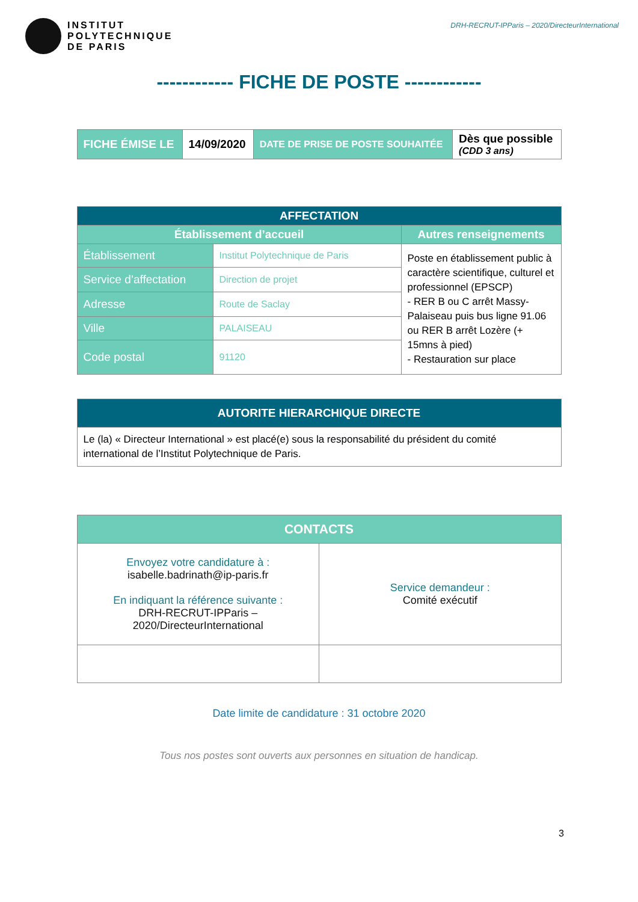INSTITUT
POLYTECHNIQUE
DE PARIS
DRH-RECRUT-IPParis – 2020/DirecteurInternational
------------ FICHE DE POSTE ------------
| FICHE ÉMISE LE | 14/09/2020 | DATE DE PRISE DE POSTE SOUHAITÉE | Dès que possible (CDD 3 ans) |
| AFFECTATION | | |
| --- | --- | --- |
| Établissement d’accueil | | Autres renseignements |
| Établissement | Institut Polytechnique de Paris | Poste en établissement public à caractère scientifique, culturel et professionnel (EPSCP) - RER B ou C arrêt Massy-Palaiseau puis bus ligne 91.06 ou RER B arrêt Lozère (+ 15mns à pied) - Restauration sur place |
| Service d’affectation | Direction de projet | |
| Adresse | Route de Saclay | |
| Ville | PALAISEAU | |
| Code postal | 91120 | |
| AUTORITE HIERARCHIQUE DIRECTE |
| --- |
| Le (la) « Directeur International » est placé(e) sous la responsabilité du président du comité international de l’Institut Polytechnique de Paris. |
| CONTACTS | |
| --- | --- |
| Envoyez votre candidature à : isabelle.badrinath@ip-paris.fr En indiquant la référence suivante : DRH-RECRUT-IPParis – 2020/DirecteurInternational | Service demandeur : Comité exécutif |
Date limite de candidature : 31 octobre 2020
Tous nos postes sont ouverts aux personnes en situation de handicap.
3